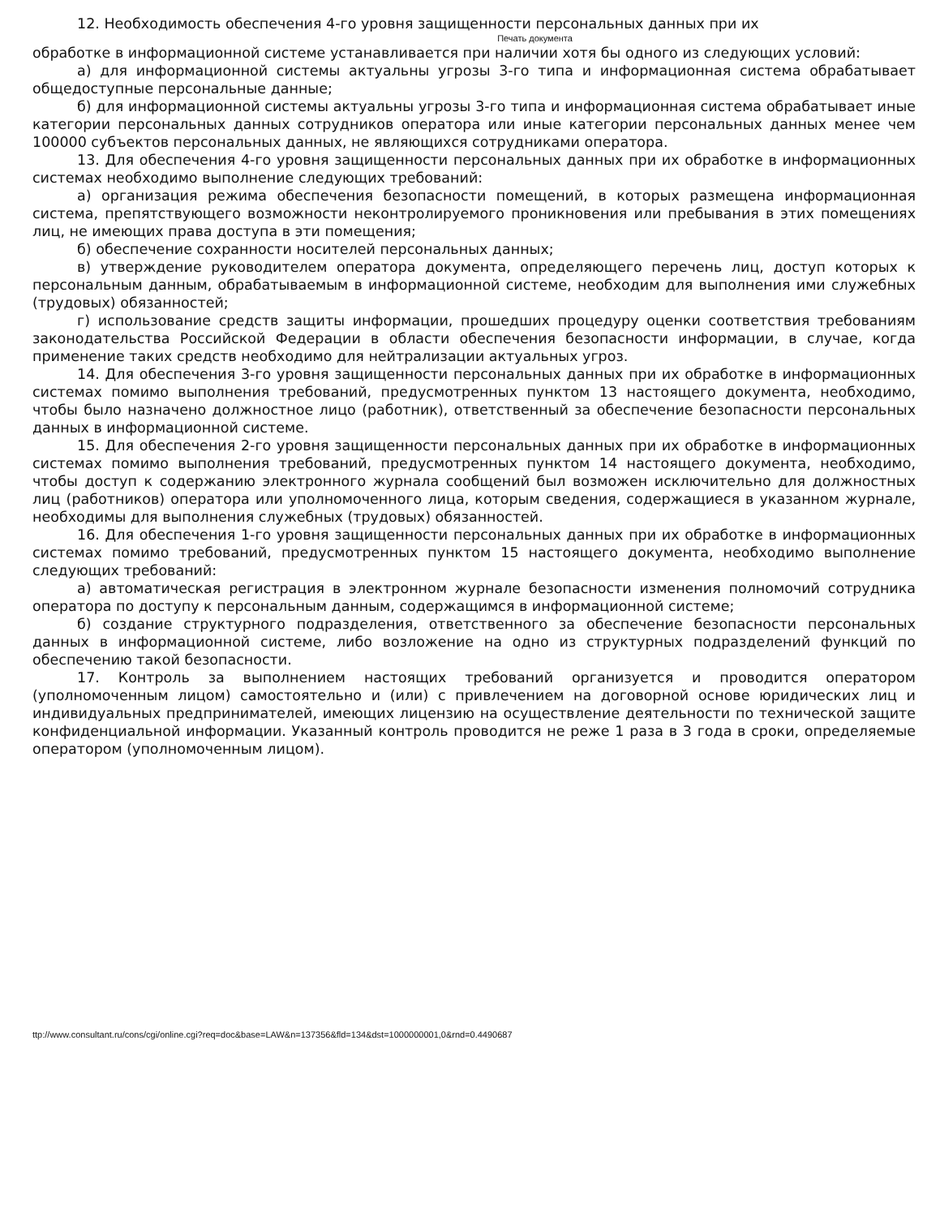12. Необходимость обеспечения 4-го уровня защищенности персональных данных при их
Печать документа
обработке в информационной системе устанавливается при наличии хотя бы одного из следующих условий:
а) для информационной системы актуальны угрозы 3-го типа и информационная система обрабатывает общедоступные персональные данные;
б) для информационной системы актуальны угрозы 3-го типа и информационная система обрабатывает иные категории персональных данных сотрудников оператора или иные категории персональных данных менее чем 100000 субъектов персональных данных, не являющихся сотрудниками оператора.
13. Для обеспечения 4-го уровня защищенности персональных данных при их обработке в информационных системах необходимо выполнение следующих требований:
а) организация режима обеспечения безопасности помещений, в которых размещена информационная система, препятствующего возможности неконтролируемого проникновения или пребывания в этих помещениях лиц, не имеющих права доступа в эти помещения;
б) обеспечение сохранности носителей персональных данных;
в) утверждение руководителем оператора документа, определяющего перечень лиц, доступ которых к персональным данным, обрабатываемым в информационной системе, необходим для выполнения ими служебных (трудовых) обязанностей;
г) использование средств защиты информации, прошедших процедуру оценки соответствия требованиям законодательства Российской Федерации в области обеспечения безопасности информации, в случае, когда применение таких средств необходимо для нейтрализации актуальных угроз.
14. Для обеспечения 3-го уровня защищенности персональных данных при их обработке в информационных системах помимо выполнения требований, предусмотренных пунктом 13 настоящего документа, необходимо, чтобы было назначено должностное лицо (работник), ответственный за обеспечение безопасности персональных данных в информационной системе.
15. Для обеспечения 2-го уровня защищенности персональных данных при их обработке в информационных системах помимо выполнения требований, предусмотренных пунктом 14 настоящего документа, необходимо, чтобы доступ к содержанию электронного журнала сообщений был возможен исключительно для должностных лиц (работников) оператора или уполномоченного лица, которым сведения, содержащиеся в указанном журнале, необходимы для выполнения служебных (трудовых) обязанностей.
16. Для обеспечения 1-го уровня защищенности персональных данных при их обработке в информационных системах помимо требований, предусмотренных пунктом 15 настоящего документа, необходимо выполнение следующих требований:
а) автоматическая регистрация в электронном журнале безопасности изменения полномочий сотрудника оператора по доступу к персональным данным, содержащимся в информационной системе;
б) создание структурного подразделения, ответственного за обеспечение безопасности персональных данных в информационной системе, либо возложение на одно из структурных подразделений функций по обеспечению такой безопасности.
17. Контроль за выполнением настоящих требований организуется и проводится оператором (уполномоченным лицом) самостоятельно и (или) с привлечением на договорной основе юридических лиц и индивидуальных предпринимателей, имеющих лицензию на осуществление деятельности по технической защите конфиденциальной информации. Указанный контроль проводится не реже 1 раза в 3 года в сроки, определяемые оператором (уполномоченным лицом).
ttp://www.consultant.ru/cons/cgi/online.cgi?req=doc&base=LAW&n=137356&fld=134&dst=1000000001,0&rnd=0.4490687